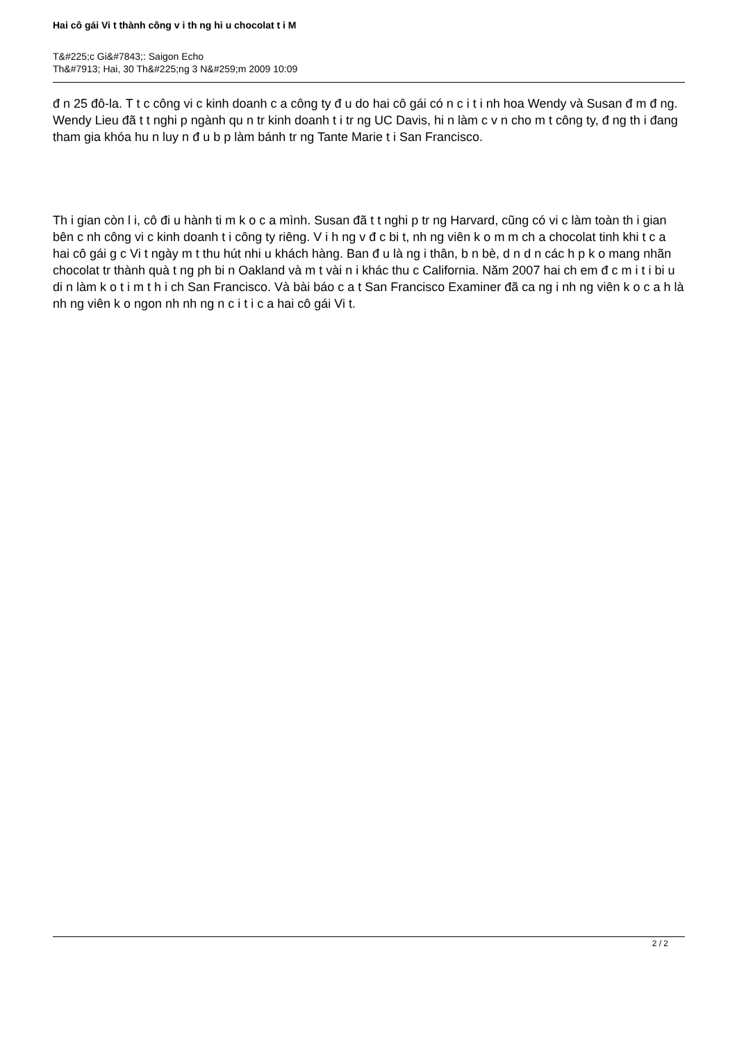Hai cô gái Vi t thành công v i th ng hi u chocolat t i M
T&#225;c Gi&#7843;: Saigon Echo
Th&#7913; Hai, 30 Th&#225;ng 3 N&#259;m 2009 10:09
đ n 25 đô-la. T t c công vi c kinh doanh c a công ty đ u do hai cô gái có n c i t i nh hoa Wendy và Susan đ m đ ng. Wendy Lieu đã t t nghi p ngành qu n tr kinh doanh t i tr ng UC Davis, hi n làm c v n cho m t công ty, đ ng th i đang tham gia khóa hu n luy n đ u b p làm bánh tr ng Tante Marie t i San Francisco.
Th i gian còn l i, cô đi u hành ti m k o c a mình. Susan đã t t nghi p tr ng Harvard, cũng có vi c làm toàn th i gian bên c nh công vi c kinh doanh t i công ty riêng. V i h ng v đ c bi t, nh ng viên k o m m ch a chocolat tinh khi t c a hai cô gái g c Vi t ngày m t thu hút nhi u khách hàng. Ban đ u là ng i thân, b n bè, d n d n các h p k o mang nhãn chocolat tr thành quà t ng ph bi n Oakland và m t vài n i khác thu c California. Năm 2007 hai ch em đ c m i t i bi u di n làm k o t i m t h i ch San Francisco. Và bài báo c a t San Francisco Examiner đã ca ng i nh ng viên k o c a h là nh ng viên k o ngon nh nh ng n c i t i c a hai cô gái Vi t.
2 / 2